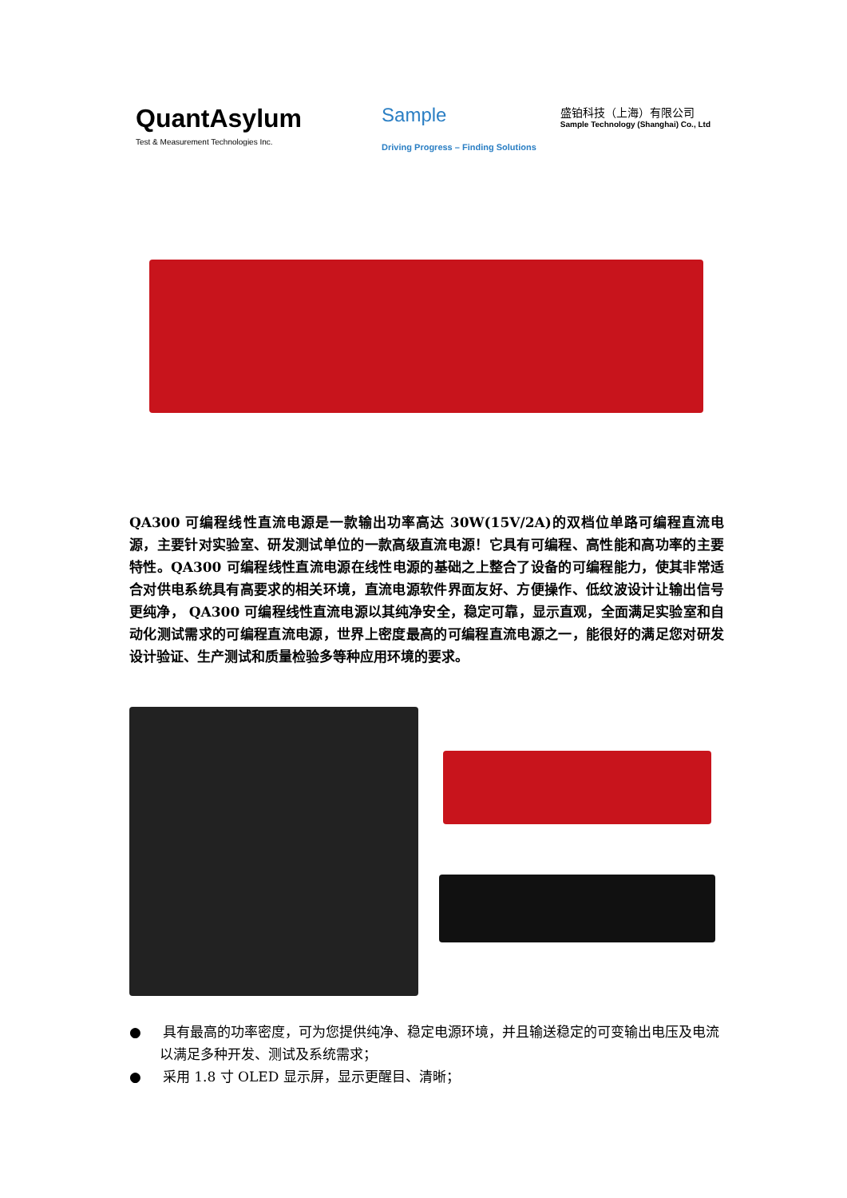QuantAsylum
Test & Measurement Technologies Inc.
Sample
Driving Progress – Finding Solutions
盛铂科技（上海）有限公司
Sample Technology (Shanghai) Co., Ltd
QA300 可编程线性直流电源是一款输出功率高达 30W(15V/2A)的双档位单路可编程直流电源，主要针对实验室、研发测试单位的一款高级直流电源！它具有可编程、高性能和高功率的主要特性。QA300 可编程线性直流电源在线性电源的基础之上整合了设备的可编程能力，使其非常适合对供电系统具有高要求的相关环境，直流电源软件界面友好、方便操作、低纹波设计让输出信号更纯净， QA300 可编程线性直流电源以其纯净安全，稳定可靠，显示直观，全面满足实验室和自动化测试需求的可编程直流电源，世界上密度最高的可编程直流电源之一，能很好的满足您对研发设计验证、生产测试和质量检验多等种应用环境的要求。
● 具有最高的功率密度，可为您提供纯净、稳定电源环境，并且输送稳定的可变输出电压及电流以满足多种开发、测试及系统需求；
● 采用 1.8 寸 OLED 显示屏，显示更醒目、清晰；